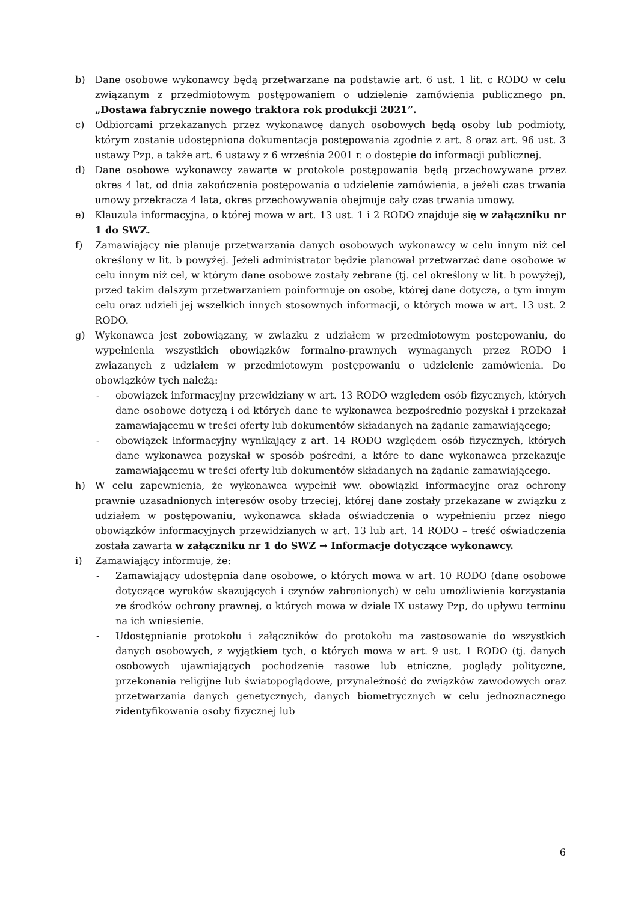b) Dane osobowe wykonawcy będą przetwarzane na podstawie art. 6 ust. 1 lit. c RODO w celu związanym z przedmiotowym postępowaniem o udzielenie zamówienia publicznego pn. „Dostawa fabrycznie nowego traktora rok produkcji 2021”.
c) Odbiorcami przekazanych przez wykonawcę danych osobowych będą osoby lub podmioty, którym zostanie udostępniona dokumentacja postępowania zgodnie z art. 8 oraz art. 96 ust. 3 ustawy Pzp, a także art. 6 ustawy z 6 września 2001 r. o dostępie do informacji publicznej.
d) Dane osobowe wykonawcy zawarte w protokole postępowania będą przechowywane przez okres 4 lat, od dnia zakończenia postępowania o udzielenie zamówienia, a jeżeli czas trwania umowy przekracza 4 lata, okres przechowywania obejmuje cały czas trwania umowy.
e) Klauzula informacyjna, o której mowa w art. 13 ust. 1 i 2 RODO znajduje się w załączniku nr 1 do SWZ.
f) Zamawiający nie planuje przetwarzania danych osobowych wykonawcy w celu innym niż cel określony w lit. b powyżej. Jeżeli administrator będzie planował przetwarzać dane osobowe w celu innym niż cel, w którym dane osobowe zostały zebrane (tj. cel określony w lit. b powyżej), przed takim dalszym przetwarzaniem poinformuje on osobę, której dane dotyczą, o tym innym celu oraz udzieli jej wszelkich innych stosownych informacji, o których mowa w art. 13 ust. 2 RODO.
g) Wykonawca jest zobowiązany, w związku z udziałem w przedmiotowym postępowaniu, do wypełnienia wszystkich obowiązków formalno-prawnych wymaganych przez RODO i związanych z udziałem w przedmiotowym postępowaniu o udzielenie zamówienia. Do obowiązków tych należą:
- obowiązek informacyjny przewidziany w art. 13 RODO względem osób fizycznych, których dane osobowe dotyczą i od których dane te wykonawca bezpośrednio pozyskał i przekazał zamawiającemu w treści oferty lub dokumentów składanych na żądanie zamawiającego;
- obowiązek informacyjny wynikający z art. 14 RODO względem osób fizycznych, których dane wykonawca pozyskał w sposób pośredni, a które to dane wykonawca przekazuje zamawiającemu w treści oferty lub dokumentów składanych na żądanie zamawiającego.
h) W celu zapewnienia, że wykonawca wypełnił ww. obowiązki informacyjne oraz ochrony prawnie uzasadnionych interesów osoby trzeciej, której dane zostały przekazane w związku z udziałem w postępowaniu, wykonawca składa oświadczenia o wypełnieniu przez niego obowiązków informacyjnych przewidzianych w art. 13 lub art. 14 RODO – treść oświadczenia została zawarta w załączniku nr 1 do SWZ → Informacje dotyczące wykonawcy.
i) Zamawiający informuje, że:
- Zamawiający udostępnia dane osobowe, o których mowa w art. 10 RODO (dane osobowe dotyczące wyroków skazujących i czynów zabronionych) w celu umożliwienia korzystania ze środków ochrony prawnej, o których mowa w dziale IX ustawy Pzp, do upływu terminu na ich wniesienie.
- Udostępnianie protokołu i załączników do protokołu ma zastosowanie do wszystkich danych osobowych, z wyjątkiem tych, o których mowa w art. 9 ust. 1 RODO (tj. danych osobowych ujawniających pochodzenie rasowe lub etniczne, poglądy polityczne, przekonania religijne lub światopoglądowe, przynależność do związków zawodowych oraz przetwarzania danych genetycznych, danych biometrycznych w celu jednoznacznego zidentyfikowania osoby fizycznej lub
6